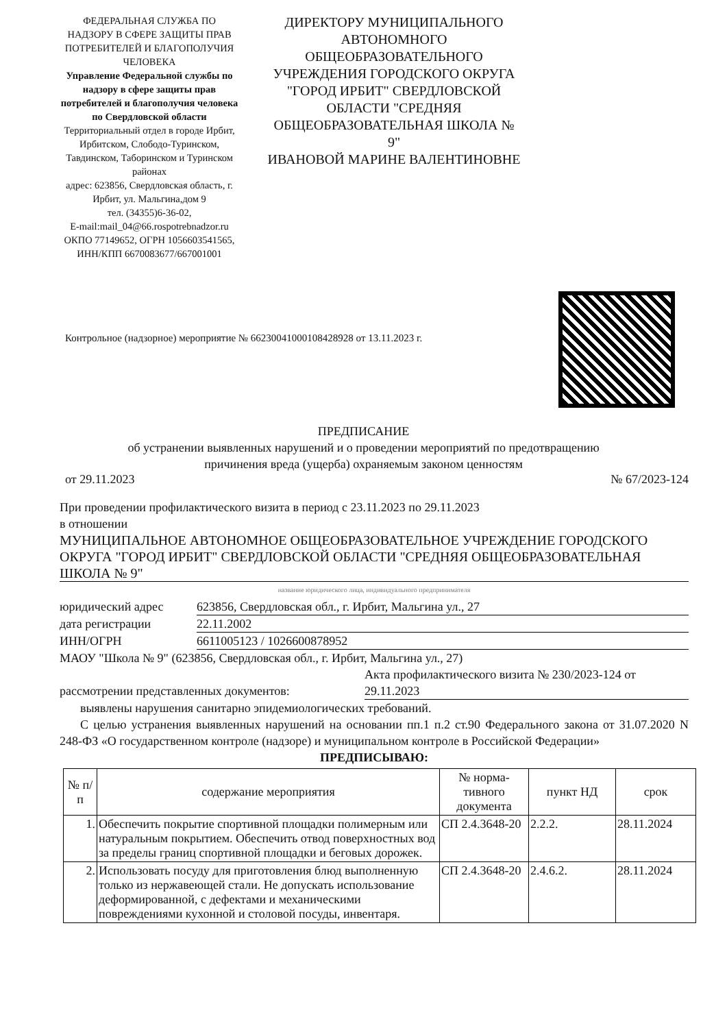ФЕДЕРАЛЬНАЯ СЛУЖБА ПО НАДЗОРУ В СФЕРЕ ЗАЩИТЫ ПРАВ ПОТРЕБИТЕЛЕЙ И БЛАГОПОЛУЧИЯ ЧЕЛОВЕКА
Управление Федеральной службы по надзору в сфере защиты прав потребителей и благополучия человека по Свердловской области
Территориальный отдел в городе Ирбит, Ирбитском, Слободо-Туринском, Тавдинском, Таборинском и Туринском районах
адрес: 623856, Свердловская область, г. Ирбит, ул. Мальгина,дом 9
тел. (34355)6-36-02,
E-mail:mail_04@66.rospotrebnadzor.ru
ОКПО 77149652, ОГРН 1056603541565, ИНН/КПП 6670083677/667001001
ДИРЕКТОРУ МУНИЦИПАЛЬНОГО АВТОНОМНОГО ОБЩЕОБРАЗОВАТЕЛЬНОГО УЧРЕЖДЕНИЯ ГОРОДСКОГО ОКРУГА "ГОРОД ИРБИТ" СВЕРДЛОВСКОЙ ОБЛАСТИ "СРЕДНЯЯ ОБЩЕОБРАЗОВАТЕЛЬНАЯ ШКОЛА № 9"
ИВАНОВОЙ МАРИНЕ ВАЛЕНТИНОВНЕ
Контрольное (надзорное) мероприятие № 66230041000108428928 от 13.11.2023 г.
ПРЕДПИСАНИЕ
об устранении выявленных нарушений и о проведении мероприятий по предотвращению
причинения вреда (ущерба) охраняемым законом ценностям
от 29.11.2023 № 67/2023-124
При проведении профилактического визита в период с 23.11.2023 по 29.11.2023
в отношении
МУНИЦИПАЛЬНОЕ АВТОНОМНОЕ ОБЩЕОБРАЗОВАТЕЛЬНОЕ УЧРЕЖДЕНИЕ ГОРОДСКОГО ОКРУГА "ГОРОД ИРБИТ" СВЕРДЛОВСКОЙ ОБЛАСТИ "СРЕДНЯЯ ОБЩЕОБРАЗОВАТЕЛЬНАЯ ШКОЛА № 9"
название юридического лица, индивидуального предпринимателя
юридический адрес 623856, Свердловская обл., г. Ирбит, Мальгина ул., 27
дата регистрации 22.11.2002
ИНН/ОГРН 6611005123 / 1026600878952
МАОУ "Школа № 9" (623856, Свердловская обл., г. Ирбит, Мальгина ул., 27)
рассмотрении представленных документов: Акта профилактического визита № 230/2023-124 от 29.11.2023
выявлены нарушения санитарно эпидемиологических требований.
С целью устранения выявленных нарушений на основании пп.1 п.2 ст.90 Федерального закона от 31.07.2020 N 248-ФЗ «О государственном контроле (надзоре) и муниципальном контроле в Российской Федерации»
ПРЕДПИСЫВАЮ:
| № п/п | содержание мероприятия | № норма-тивного документа | пункт НД | срок |
| --- | --- | --- | --- | --- |
| 1. | Обеспечить покрытие спортивной площадки полимерным или натуральным покрытием. Обеспечить отвод поверхностных вод за пределы границ спортивной площадки и беговых дорожек. | СП 2.4.3648-20 | 2.2.2. | 28.11.2024 |
| 2. | Использовать посуду для приготовления блюд выполненную только из нержавеющей стали. Не допускать использование деформированной, с дефектами и механическими повреждениями кухонной и столовой посуды, инвентаря. | СП 2.4.3648-20 | 2.4.6.2. | 28.11.2024 |